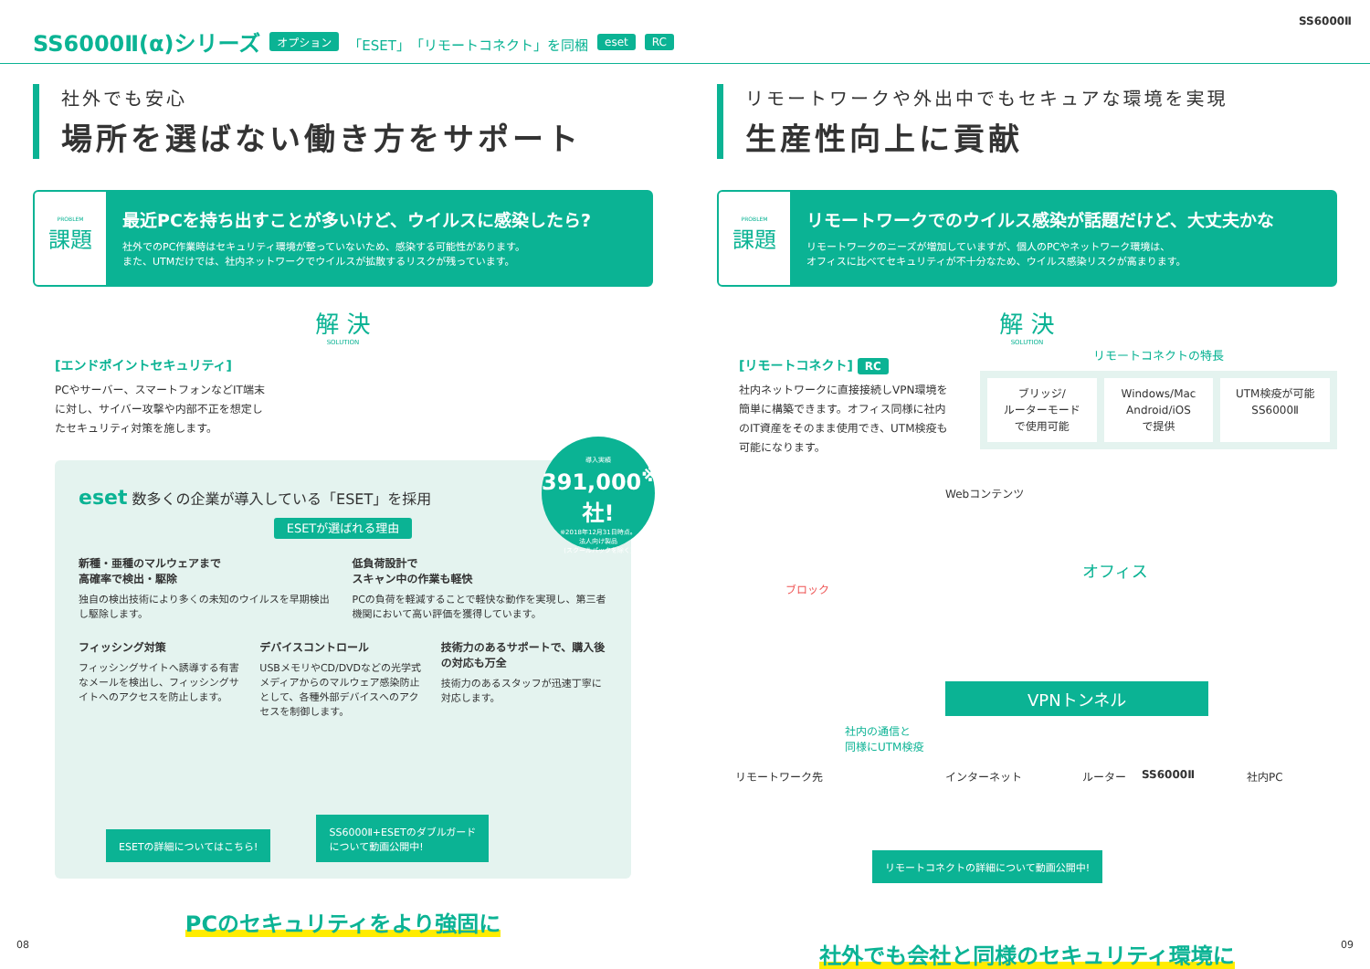SS6000Ⅱ
SS6000Ⅱ(α)シリーズ
オプション 「ESET」「リモートコネクト」を同梱 eset RC
社外でも安心
場所を選ばない働き方をサポート
PROBLEM
課題
最近PCを持ち出すことが多いけど、ウイルスに感染したら?
社外でのPC作業時はセキュリティ環境が整っていないため、感染する可能性があります。
また、UTMだけでは、社内ネットワークでウイルスが拡散するリスクが残っています。
解 決
SOLUTION
[エンドポイントセキュリティ]
PCやサーバー、スマートフォンなどIT端末に対し、サイバー攻撃や内部不正を想定したセキュリティ対策を施します。
導入実績
391,000<sup>※</sup>社!
※2018年12月31日時点。
法人向け製品
(スクールパックを除く)
eset 数多くの企業が導入している「ESET」を採用
ESETが選ばれる理由
新種・亜種のマルウェアまで
高確率で検出・駆除
独自の検出技術により多くの未知のウイルスを早期検出し駆除します。
低負荷設計で
スキャン中の作業も軽快
PCの負荷を軽減することで軽快な動作を実現し、第三者機関において高い評価を獲得しています。
フィッシング対策
フィッシングサイトへ誘導する有害なメールを検出し、フィッシングサイトへのアクセスを防止します。
デバイスコントロール
USBメモリやCD/DVDなどの光学式メディアからのマルウェア感染防止として、各種外部デバイスへのアクセスを制御します。
技術力のあるサポートで、購入後の対応も万全
技術力のあるスタッフが迅速丁寧に対応します。
ESETの詳細についてはこちら! SS6000Ⅱ+ESETのダブルガード
について動画公開中!
PCのセキュリティをより強固に
リモートワークや外出中でもセキュアな環境を実現
生産性向上に貢献
PROBLEM
課題
リモートワークでのウイルス感染が話題だけど、大丈夫かな
リモートワークのニーズが増加していますが、個人のPCやネットワーク環境は、
オフィスに比べてセキュリティが不十分なため、ウイルス感染リスクが高まります。
解 決
SOLUTION
[リモートコネクト] RC
社内ネットワークに直接接続しVPN環境を簡単に構築できます。オフィス同様に社内のIT資産をそのまま使用でき、UTM検疫も可能になります。
リモートコネクトの特長
ブリッジ/
ルーターモード
で使用可能
Windows/Mac
Android/iOS
で提供
UTM検疫が可能
SS6000Ⅱ
Webコンテンツ
ブロック
オフィス
VPNトンネル
社内の通信と
同様にUTM検疫
リモートワーク先 インターネット ルーター SS6000Ⅱ 社内PC
リモートコネクトの詳細について動画公開中!
社外でも会社と同様のセキュリティ環境に
08 09